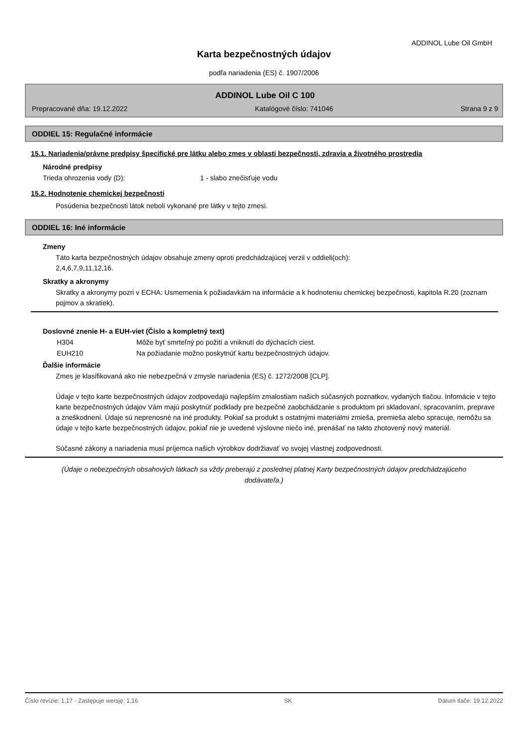ADDINOL Lube Oil GmbH
Karta bezpečnostných údajov
podľa nariadenia (ES) č. 1907/2006
ADDINOL Lube Oil C 100
Prepracované dňa: 19.12.2022 Katalógové číslo: 741046 Strana 9 z 9
ODDIEL 15: Regulačné informácie
15.1. Nariadenia/právne predpisy špecifické pre látku alebo zmes v oblasti bezpečnosti, zdravia a životného prostredia
Národné predpisy
Trieda ohrozenia vody (D): 1 - slabo znečisťuje vodu
15.2. Hodnotenie chemickej bezpečnosti
Posúdenia bezpečnosti látok neboli vykonané pre látky v tejto zmesi.
ODDIEL 16: Iné informácie
Zmeny
Táto karta bezpečnostných údajov obsahuje zmeny oproti predchádzajúcej verzii v oddieli(och):
2,4,6,7,9,11,12,16.
Skratky a akronymy
Skratky a akronymy pozri v ECHA: Usmernenia k požiadavkám na informácie a k hodnoteniu chemickej bezpečnosti, kapitola R.20 (zoznam pojmov a skratiek).
Doslovné znenie H- a EUH-viet (Číslo a kompletný text)
H304 Môže byť smrteľný po požití a vniknutí do dýchacích ciest.
EUH210 Na požiadanie možno poskytnúť kartu bezpečnostných údajov.
Ďalšie informácie
Zmes je klasifikovaná ako nie nebezpečná v zmysle nariadenia (ES) č. 1272/2008 [CLP].
Údaje v tejto karte bezpečnostných údajov zodpovedajú najlepším zmalostiam našich súčasných poznatkov, vydaných tlačou. Infomácie v tejto karte bezpečnostných údajov Vám majú poskytnúť podklady pre bezpečné zaobchádzanie s produktom pri skladovaní, spracovaním, preprave a zneškodnení. Údaje sú neprenosné na iné produkty. Pokiaľ sa produkt s ostatnými materiálmi zmieša, premieša alebo spracuje, nemôžu sa údaje v tejto karte bezpečnostných údajov, pokiaľ nie je uvedené výslovne niečo iné, prenášať na takto zhotovený nový materiál.
Súčasné zákony a nariadenia musí príjemca našich výrobkov dodržiavať vo svojej vlastnej zodpovednosti.
(Údaje o nebezpečných obsahových látkach sa vždy preberajú z poslednej platnej Karty bezpečnostných údajov predchádzajúceho dodávateľa.)
Číslo revízie: 1,17 - Zastępuje wersję: 1,16 SK Dátum tlače: 19.12.2022